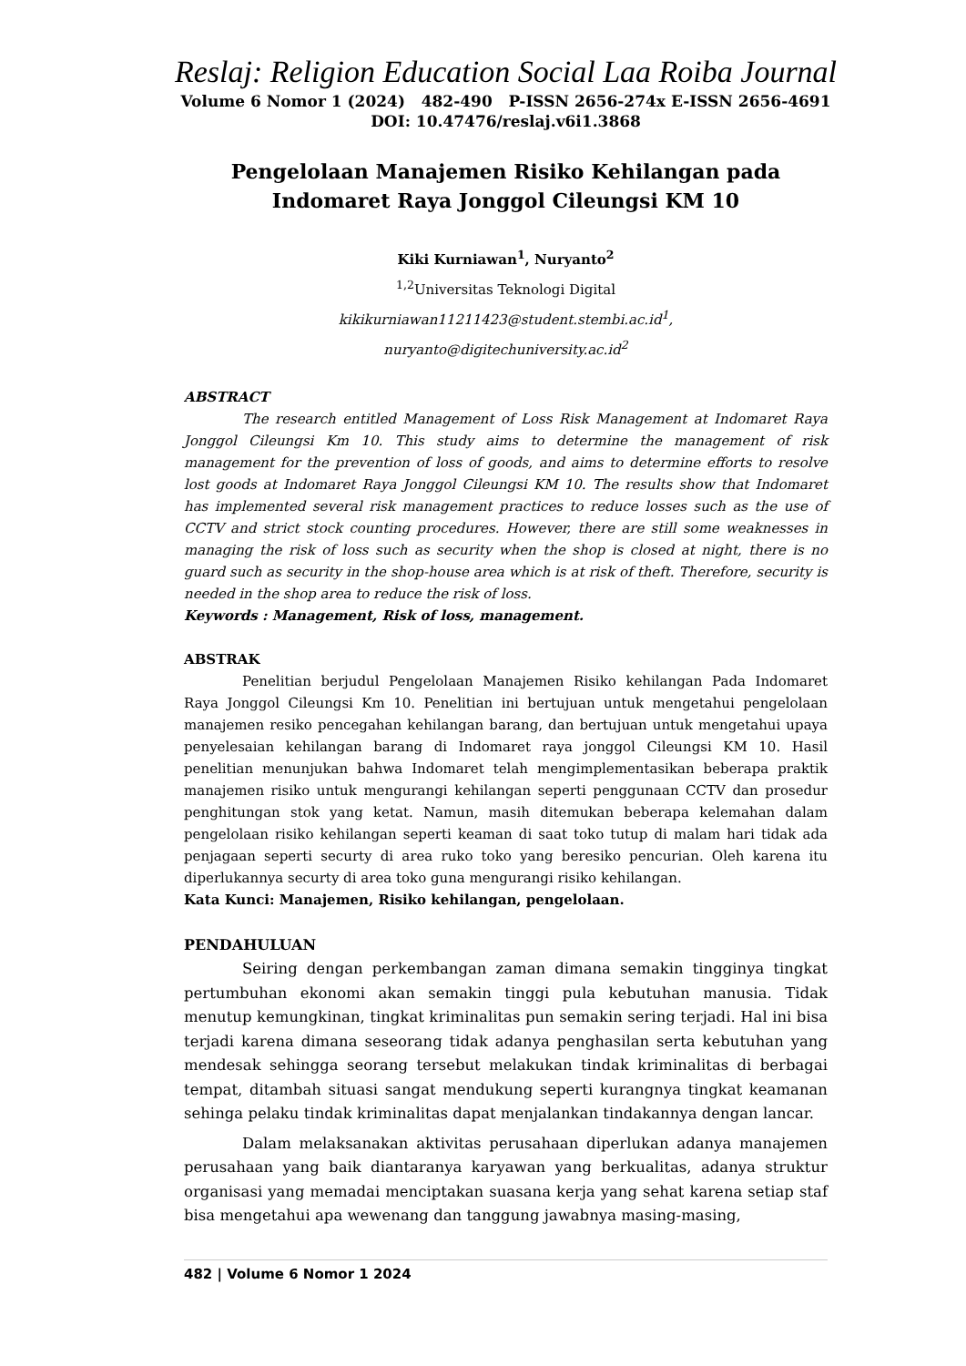Reslaj: Religion Education Social Laa Roiba Journal
Volume 6 Nomor 1 (2024) 482-490 P-ISSN 2656-274x E-ISSN 2656-4691
DOI: 10.47476/reslaj.v6i1.3868
Pengelolaan Manajemen Risiko Kehilangan pada
Indomaret Raya Jonggol Cileungsi KM 10
Kiki Kurniawan<sup>1</sup>, Nuryanto<sup>2</sup>
<sup>1,2</sup>Universitas Teknologi Digital
kikikurniawan11211423@student.stembi.ac.id<sup>1</sup>,
nuryanto@digitechuniversity.ac.id<sup>2</sup>
ABSTRACT
The research entitled Management of Loss Risk Management at Indomaret Raya Jonggol Cileungsi Km 10. This study aims to determine the management of risk management for the prevention of loss of goods, and aims to determine efforts to resolve lost goods at Indomaret Raya Jonggol Cileungsi KM 10. The results show that Indomaret has implemented several risk management practices to reduce losses such as the use of CCTV and strict stock counting procedures. However, there are still some weaknesses in managing the risk of loss such as security when the shop is closed at night, there is no guard such as security in the shop-house area which is at risk of theft. Therefore, security is needed in the shop area to reduce the risk of loss.
Keywords : Management, Risk of loss, management.
ABSTRAK
Penelitian berjudul Pengelolaan Manajemen Risiko kehilangan Pada Indomaret Raya Jonggol Cileungsi Km 10. Penelitian ini bertujuan untuk mengetahui pengelolaan manajemen resiko pencegahan kehilangan barang, dan bertujuan untuk mengetahui upaya penyelesaian kehilangan barang di Indomaret raya jonggol Cileungsi KM 10. Hasil penelitian menunjukan bahwa Indomaret telah mengimplementasikan beberapa praktik manajemen risiko untuk mengurangi kehilangan seperti penggunaan CCTV dan prosedur penghitungan stok yang ketat. Namun, masih ditemukan beberapa kelemahan dalam pengelolaan risiko kehilangan seperti keaman di saat toko tutup di malam hari tidak ada penjagaan seperti securty di area ruko toko yang beresiko pencurian. Oleh karena itu diperlukannya securty di area toko guna mengurangi risiko kehilangan.
Kata Kunci: Manajemen, Risiko kehilangan, pengelolaan.
PENDAHULUAN
Seiring dengan perkembangan zaman dimana semakin tingginya tingkat pertumbuhan ekonomi akan semakin tinggi pula kebutuhan manusia. Tidak menutup kemungkinan, tingkat kriminalitas pun semakin sering terjadi. Hal ini bisa terjadi karena dimana seseorang tidak adanya penghasilan serta kebutuhan yang mendesak sehingga seorang tersebut melakukan tindak kriminalitas di berbagai tempat, ditambah situasi sangat mendukung seperti kurangnya tingkat keamanan sehinga pelaku tindak kriminalitas dapat menjalankan tindakannya dengan lancar.
Dalam melaksanakan aktivitas perusahaan diperlukan adanya manajemen perusahaan yang baik diantaranya karyawan yang berkualitas, adanya struktur organisasi yang memadai menciptakan suasana kerja yang sehat karena setiap staf bisa mengetahui apa wewenang dan tanggung jawabnya masing-masing,
482 | Volume 6 Nomor 1 2024